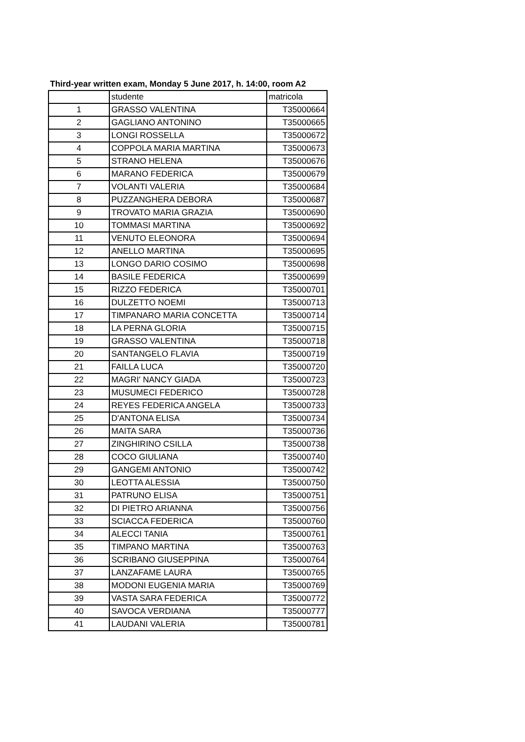Third-year written exam, Monday 5 June 2017, h. 14:00, room A2
| | studente | matricola |
| 1 | GRASSO VALENTINA | T35000664 |
| 2 | GAGLIANO ANTONINO | T35000665 |
| 3 | LONGI ROSSELLA | T35000672 |
| 4 | COPPOLA MARIA MARTINA | T35000673 |
| 5 | STRANO HELENA | T35000676 |
| 6 | MARANO FEDERICA | T35000679 |
| 7 | VOLANTI VALERIA | T35000684 |
| 8 | PUZZANGHERA DEBORA | T35000687 |
| 9 | TROVATO MARIA GRAZIA | T35000690 |
| 10 | TOMMASI MARTINA | T35000692 |
| 11 | VENUTO ELEONORA | T35000694 |
| 12 | ANELLO MARTINA | T35000695 |
| 13 | LONGO DARIO COSIMO | T35000698 |
| 14 | BASILE FEDERICA | T35000699 |
| 15 | RIZZO FEDERICA | T35000701 |
| 16 | DULZETTO NOEMI | T35000713 |
| 17 | TIMPANARO MARIA CONCETTA | T35000714 |
| 18 | LA PERNA GLORIA | T35000715 |
| 19 | GRASSO VALENTINA | T35000718 |
| 20 | SANTANGELO FLAVIA | T35000719 |
| 21 | FAILLA LUCA | T35000720 |
| 22 | MAGRI' NANCY GIADA | T35000723 |
| 23 | MUSUMECI FEDERICO | T35000728 |
| 24 | REYES FEDERICA ANGELA | T35000733 |
| 25 | D'ANTONA ELISA | T35000734 |
| 26 | MAITA SARA | T35000736 |
| 27 | ZINGHIRINO CSILLA | T35000738 |
| 28 | COCO GIULIANA | T35000740 |
| 29 | GANGEMI ANTONIO | T35000742 |
| 30 | LEOTTA ALESSIA | T35000750 |
| 31 | PATRUNO ELISA | T35000751 |
| 32 | DI PIETRO ARIANNA | T35000756 |
| 33 | SCIACCA FEDERICA | T35000760 |
| 34 | ALECCI TANIA | T35000761 |
| 35 | TIMPANO MARTINA | T35000763 |
| 36 | SCRIBANO GIUSEPPINA | T35000764 |
| 37 | LANZAFAME LAURA | T35000765 |
| 38 | MODONI EUGENIA MARIA | T35000769 |
| 39 | VASTA SARA FEDERICA | T35000772 |
| 40 | SAVOCA VERDIANA | T35000777 |
| 41 | LAUDANI VALERIA | T35000781 |